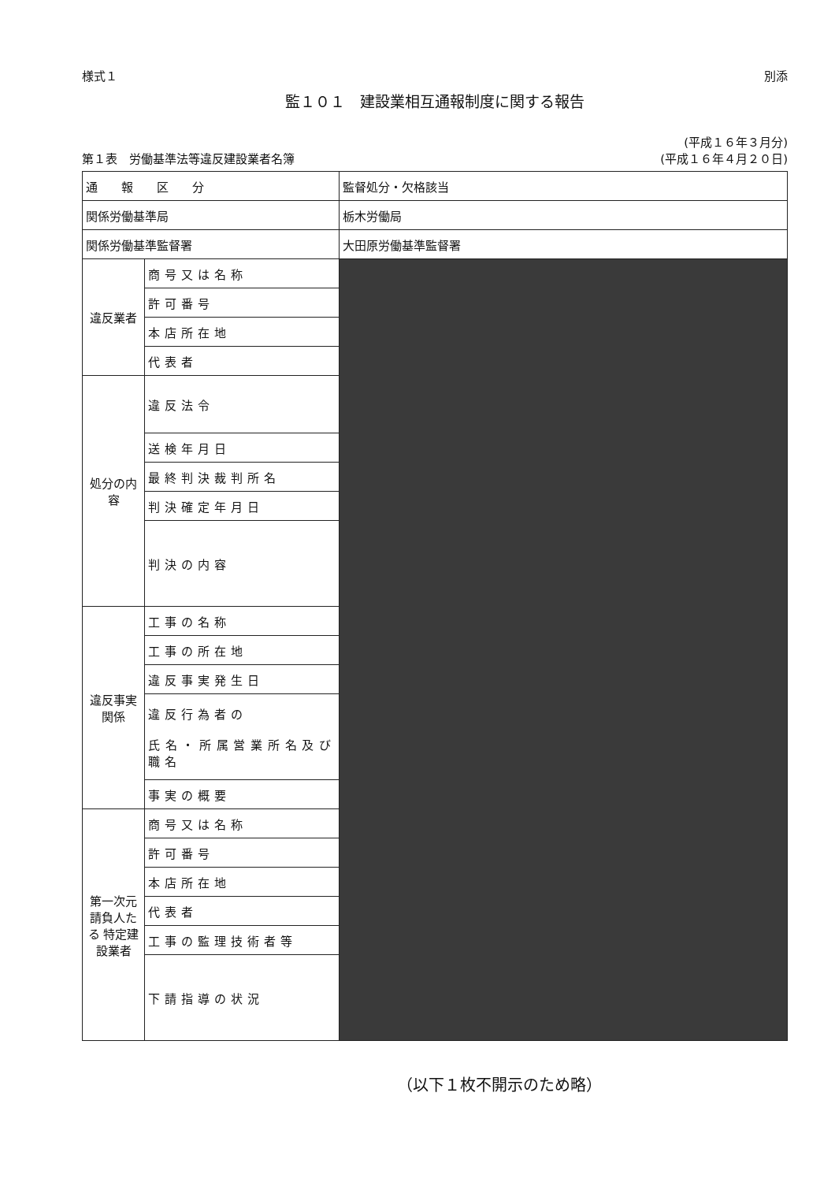様式１ 別添
監１０１　建設業相互通報制度に関する報告
第１表　労働基準法等違反建設業者名簿 (平成１６年３月分)
(平成１６年４月２０日)
| 通 報 区 分 | | 監督処分・欠格該当 |
| 関係労働基準局 | | 栃木労働局 |
| 関係労働基準監督署 | | 大田原労働基準監督署 |
| 違反業者 | 商号又は名称 | |
| | 許可番号 | |
| | 本店所在地 | |
| | 代表者 | |
| 処分の内容 | 違反法令 | |
| | 送検年月日 | |
| | 最終判決裁判所名 | |
| | 判決確定年月日 | |
| | 判決の内容 | |
| 違反事実関係 | 工事の名称 | |
| | 工事の所在地 | |
| | 違反事実発生日 | |
| | 違反行為者の 氏名・所属営業所名及び職名 | |
| | 事実の概要 | |
| 第一次元請負人たる 特定建設業者 | 商号又は名称 | |
| | 許可番号 | |
| | 本店所在地 | |
| | 代表者 | |
| | 工事の監理技術者等 | |
| | 下請指導の状況 | |
（以下１枚不開示のため略）